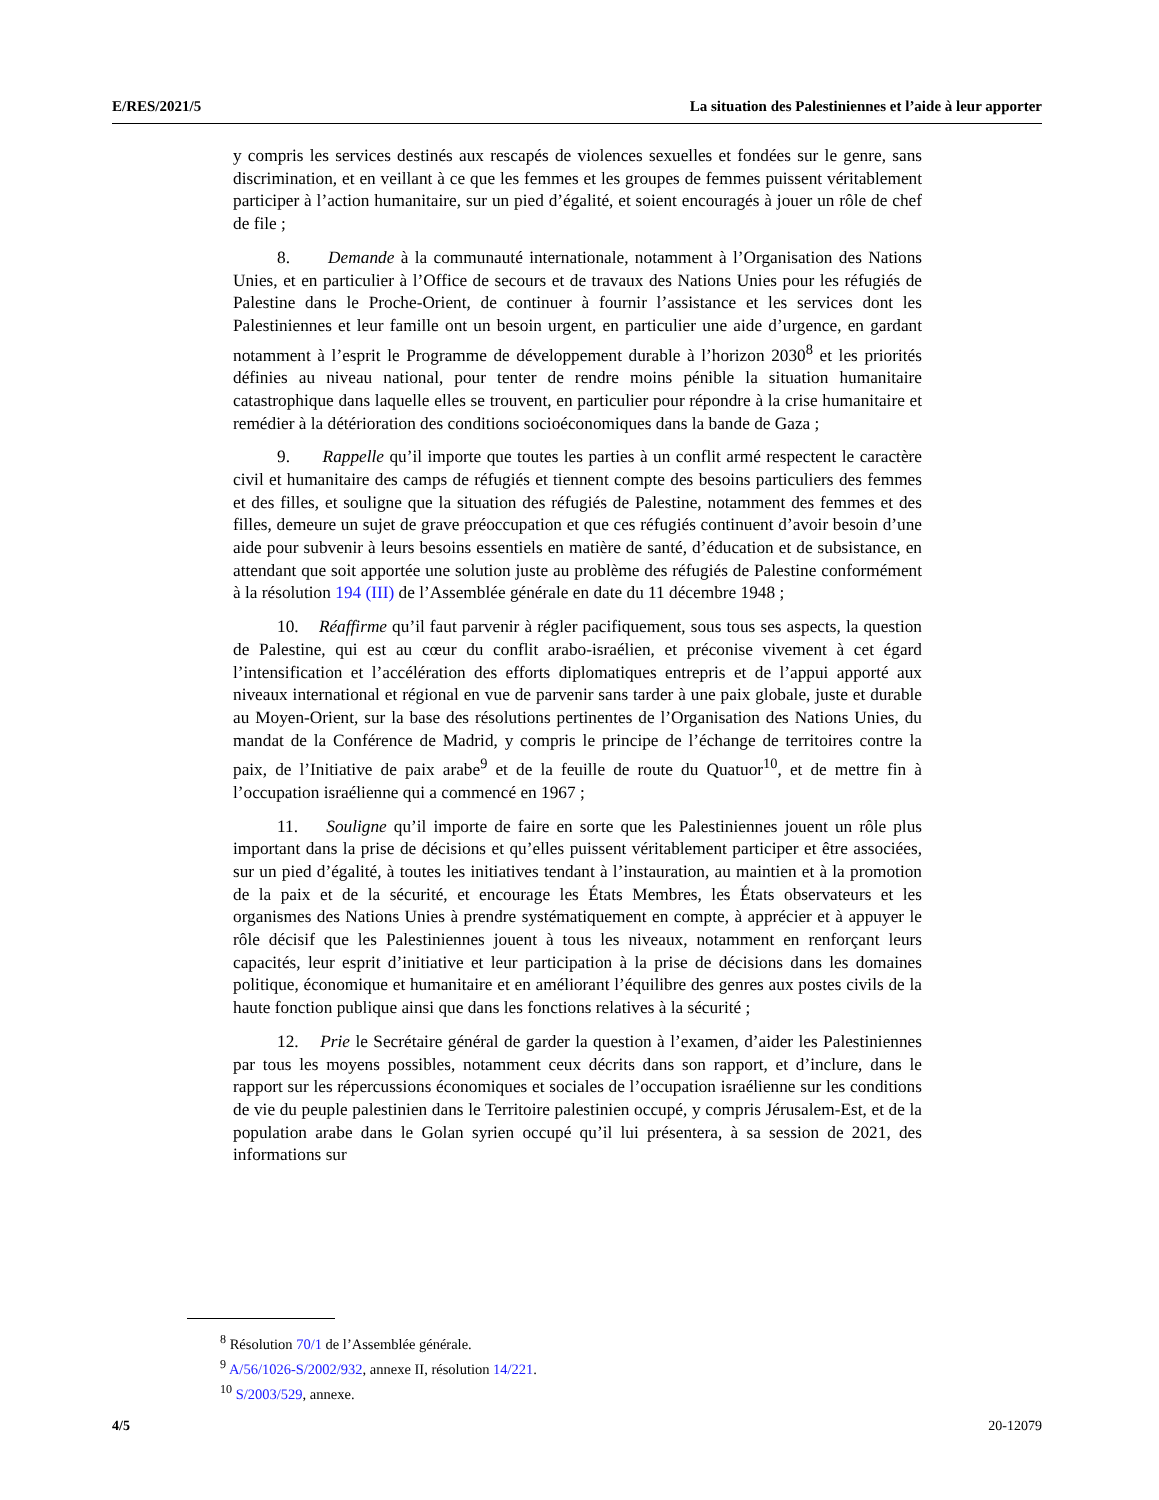E/RES/2021/5 La situation des Palestiniennes et l’aide à leur apporter
y compris les services destinés aux rescapés de violences sexuelles et fondées sur le genre, sans discrimination, et en veillant à ce que les femmes et les groupes de femmes puissent véritablement participer à l’action humanitaire, sur un pied d’égalité, et soient encouragés à jouer un rôle de chef de file ;
8. Demande à la communauté internationale, notamment à l’Organisation des Nations Unies, et en particulier à l’Office de secours et de travaux des Nations Unies pour les réfugiés de Palestine dans le Proche-Orient, de continuer à fournir l’assistance et les services dont les Palestiniennes et leur famille ont un besoin urgent, en particulier une aide d’urgence, en gardant notamment à l’esprit le Programme de développement durable à l’horizon 2030<sup>8</sup> et les priorités définies au niveau national, pour tenter de rendre moins pénible la situation humanitaire catastrophique dans laquelle elles se trouvent, en particulier pour répondre à la crise humanitaire et remédier à la détérioration des conditions socioéconomiques dans la bande de Gaza ;
9. Rappelle qu’il importe que toutes les parties à un conflit armé respectent le caractère civil et humanitaire des camps de réfugiés et tiennent compte des besoins particuliers des femmes et des filles, et souligne que la situation des réfugiés de Palestine, notamment des femmes et des filles, demeure un sujet de grave préoccupation et que ces réfugiés continuent d’avoir besoin d’une aide pour subvenir à leurs besoins essentiels en matière de santé, d’éducation et de subsistance, en attendant que soit apportée une solution juste au problème des réfugiés de Palestine conformément à la résolution 194 (III) de l’Assemblée générale en date du 11 décembre 1948 ;
10. Réaffirme qu’il faut parvenir à régler pacifiquement, sous tous ses aspects, la question de Palestine, qui est au cœur du conflit arabo-israélien, et préconise vivement à cet égard l’intensification et l’accélération des efforts diplomatiques entrepris et de l’appui apporté aux niveaux international et régional en vue de parvenir sans tarder à une paix globale, juste et durable au Moyen-Orient, sur la base des résolutions pertinentes de l’Organisation des Nations Unies, du mandat de la Conférence de Madrid, y compris le principe de l’échange de territoires contre la paix, de l’Initiative de paix arabe<sup>9</sup> et de la feuille de route du Quatuor<sup>10</sup>, et de mettre fin à l’occupation israélienne qui a commencé en 1967 ;
11. Souligne qu’il importe de faire en sorte que les Palestiniennes jouent un rôle plus important dans la prise de décisions et qu’elles puissent véritablement participer et être associées, sur un pied d’égalité, à toutes les initiatives tendant à l’instauration, au maintien et à la promotion de la paix et de la sécurité, et encourage les États Membres, les États observateurs et les organismes des Nations Unies à prendre systématiquement en compte, à apprécier et à appuyer le rôle décisif que les Palestiniennes jouent à tous les niveaux, notamment en renforçant leurs capacités, leur esprit d’initiative et leur participation à la prise de décisions dans les domaines politique, économique et humanitaire et en améliorant l’équilibre des genres aux postes civils de la haute fonction publique ainsi que dans les fonctions relatives à la sécurité ;
12. Prie le Secrétaire général de garder la question à l’examen, d’aider les Palestiniennes par tous les moyens possibles, notamment ceux décrits dans son rapport, et d’inclure, dans le rapport sur les répercussions économiques et sociales de l’occupation israélienne sur les conditions de vie du peuple palestinien dans le Territoire palestinien occupé, y compris Jérusalem-Est, et de la population arabe dans le Golan syrien occupé qu’il lui présentera, à sa session de 2021, des informations sur
<sup>8</sup> Résolution 70/1 de l’Assemblée générale.
<sup>9</sup> A/56/1026-S/2002/932, annexe II, résolution 14/221.
<sup>10</sup> S/2003/529, annexe.
4/5 20-12079